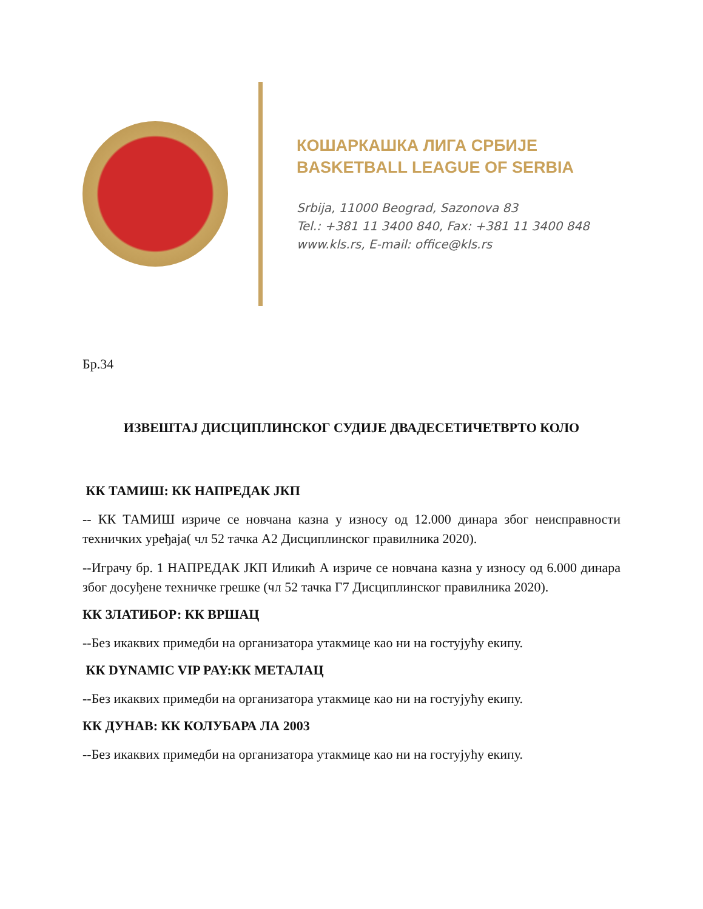КОШАРКАШКА ЛИГА СРБИЈЕ
BASKETBALL LEAGUE OF SERBIA
Srbija, 11000 Beograd, Sazonova 83
Tel.: +381 11 3400 840, Fax: +381 11 3400 848
www.kls.rs, E-mail: office@kls.rs
Бр.34
ИЗВЕШТАЈ ДИСЦИПЛИНСКОГ СУДИЈЕ ДВАДЕСЕТИЧЕТВРТО КОЛО
КК ТАМИШ: КК НАПРЕДАК ЈКП
-- КК ТАМИШ изриче се новчана казна у износу од 12.000 динара због неисправности техничких уређаја( чл 52 тачка А2 Дисциплинског правилника 2020).
--Играчу бр. 1 НАПРЕДАК ЈКП Иликић А изриче се новчана казна у износу од 6.000 динара због досуђене техничке грешке (чл 52 тачка Г7 Дисциплинског правилника 2020).
КК ЗЛАТИБОР: КК ВРШАЦ
--Без икаквих примедби на организатора утакмице као ни на гостујућу екипу.
КК DYNAMIC VIP PAY:КК МЕТАЛАЦ
--Без икаквих примедби на организатора утакмице као ни на гостујућу екипу.
КК ДУНАВ: КК КОЛУБАРА ЛА 2003
--Без икаквих примедби на организатора утакмице као ни на гостујућу екипу.